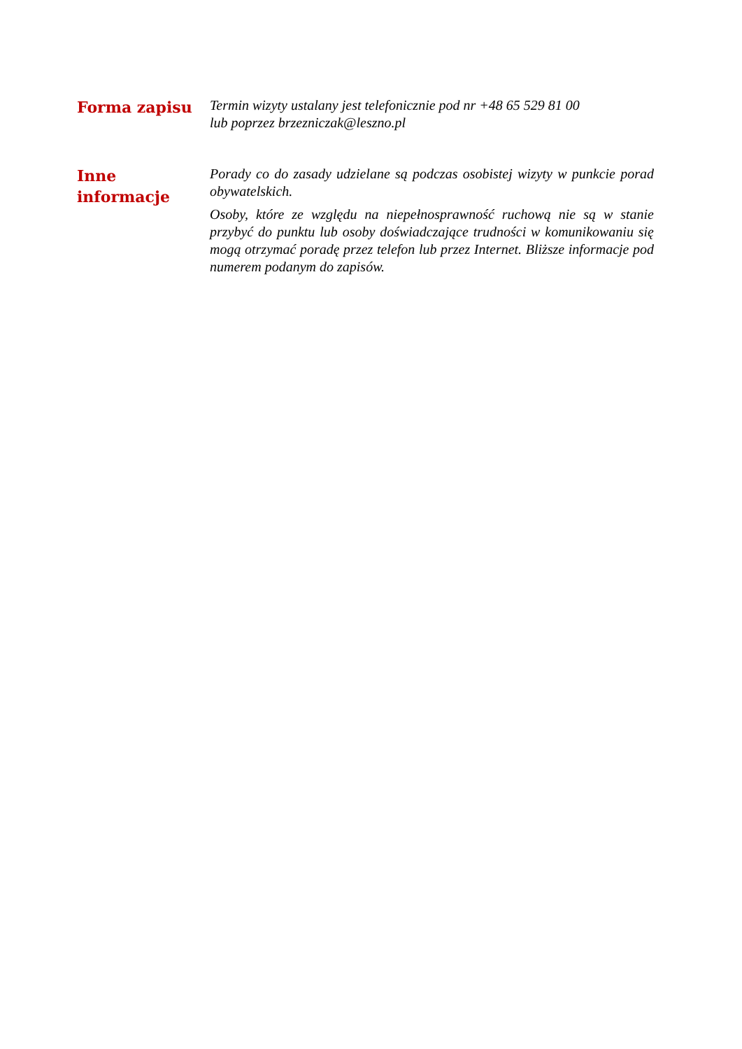Forma zapisu
Termin wizyty ustalany jest telefonicznie pod nr +48 65 529 81 00
lub poprzez brzezniczak@leszno.pl
Inne
informacje
Porady co do zasady udzielane są podczas osobistej wizyty w punkcie porad obywatelskich.
Osoby, które ze względu na niepełnosprawność ruchową nie są w stanie przybyć do punktu lub osoby doświadczające trudności w komunikowaniu się mogą otrzymać poradę przez telefon lub przez Internet. Bliższe informacje pod numerem podanym do zapisów.